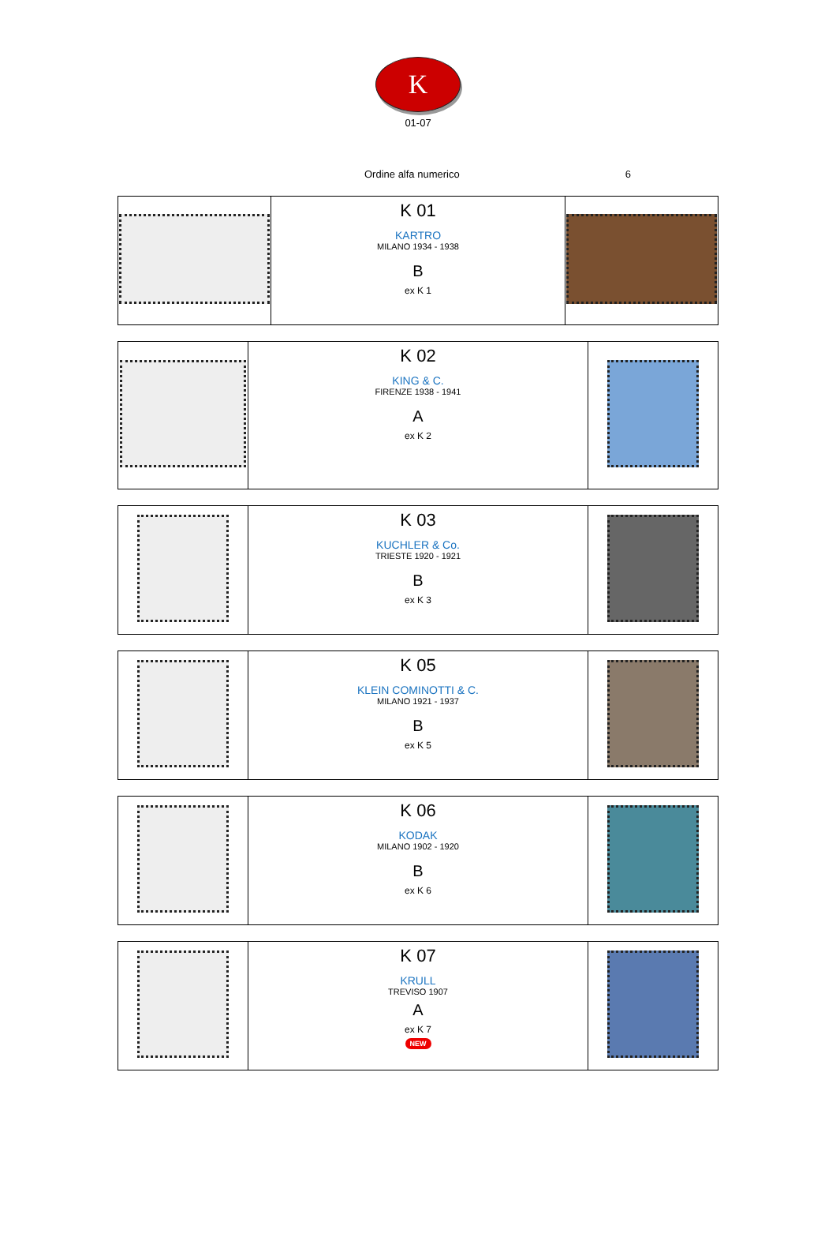K
01-07
Ordine alfa numerico 6
| | K 01 KARTRO MILANO 1934 - 1938 B ex K 1 | |
| | K 02 KING & C. FIRENZE 1938 - 1941 A ex K 2 | |
| | K 03 KUCHLER & Co. TRIESTE 1920 - 1921 B ex K 3 | |
| | K 05 KLEIN COMINOTTI & C. MILANO 1921 - 1937 B ex K 5 | |
| | K 06 KODAK MILANO 1902 - 1920 B ex K 6 | |
| | K 07 KRULL TREVISO 1907 A ex K 7 NEW | |